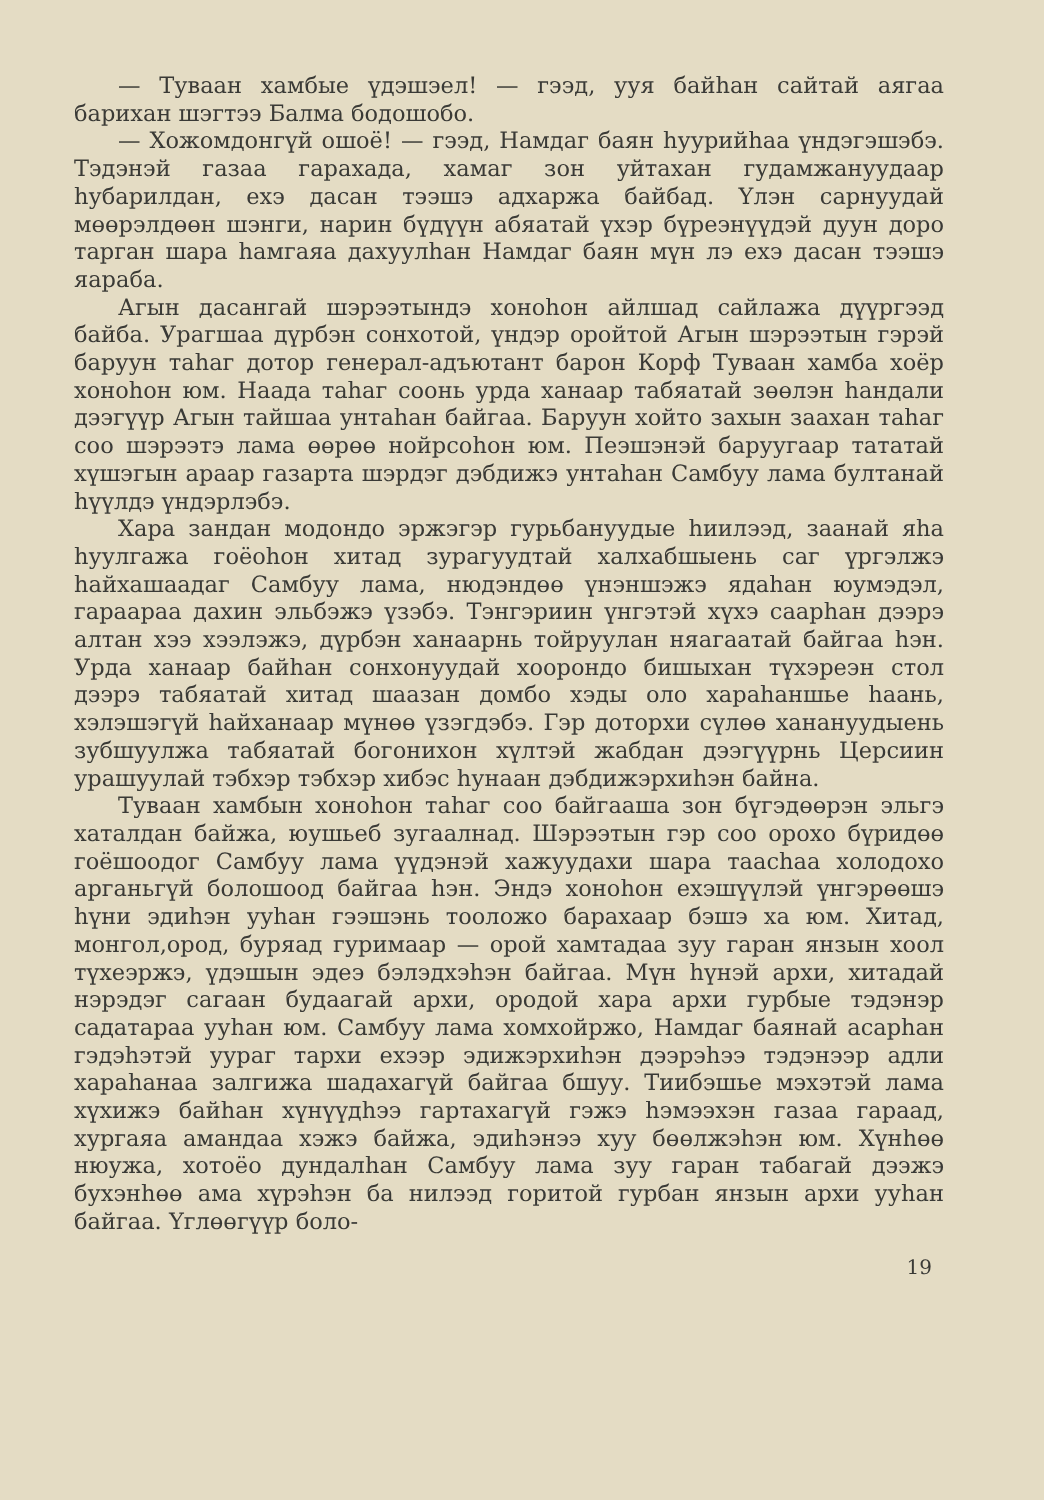— Туваан хамбые үдэшэел! — гээд, ууя байhан сайтай аягаа барихан шэгтээ Балма бодошобо.
— Хожомдонгүй ошоё! — гээд, Намдаг баян hуурийhаа үндэгэшэбэ. Тэдэнэй газаа гарахада, хамаг зон уйтахан гудамжануудаар hубарилдан, ехэ дасан тээшэ адхаржа байбад. Үлэн сарнуудай мөөрэлдөөн шэнги, нарин бүдүүн абяатай үхэр бүреэнүүдэй дуун доро тарган шара hамгаяа дахуулhан Намдаг баян мүн лэ ехэ дасан тээшэ яараба.
Агын дасангай шэрээтындэ хоноhон айлшад сайлажа дүүргээд байба. Урагшаа дүрбэн сонхотой, үндэр оройтой Агын шэрээтын гэрэй баруун таhаг дотор генерал-адъютант барон Корф Туваан хамба хоёр хоноhон юм. Наада таhаг соонь урда ханаар табяатай зөөлэн hандали дээгүүр Агын тайшаа унтаhан байгаа. Баруун хойто захын заахан таhаг соо шэрээтэ лама өөрөө нойрсоhон юм. Пеэшэнэй баруугаар тататай хүшэгын араар газарта шэрдэг дэбдижэ унтаhан Самбуу лама бултанай hүүлдэ үндэрлэбэ.
Хара зандан модондо эржэгэр гурьбануудые hиилээд, заанай яhа hуулгажа гоёоhон хитад зурагуудтай халхабшыень саг үргэлжэ hайхашаадаг Самбуу лама, нюдэндөө үнэншэжэ ядаhан юумэдэл, гараараа дахин эльбэжэ үзэбэ. Тэнгэриин үнгэтэй хүхэ саарhан дээрэ алтан хээ хээлэжэ, дүрбэн ханаарнь тойруулан няагаатай байгаа hэн. Урда ханаар байhан сонхонуудай хоорондо бишыхан түхэреэн стол дээрэ табяатай хитад шаазан домбо хэды оло хараhаншье hаань, хэлэшэгүй hайханаар мүнөө үзэгдэбэ. Гэр доторхи сүлөө ханануудыень зубшуулжа табяатай богонихон хүлтэй жабдан дээгүүрнь Церсиин урашуулай тэбхэр тэбхэр хибэс hунаан дэбдижэрхиhэн байна.
Туваан хамбын хоноhон таhаг соо байгааша зон бүгэдөөрэн эльгэ хаталдан байжа, юушьеб зугаалнад. Шэрээтын гэр соо орохо бүридөө гоёшоодог Самбуу лама үүдэнэй хажуудахи шара таасhаа холодохо арганьгүй болошоод байгаа hэн. Эндэ хоноhон ехэшүүлэй үнгэрөөшэ hүни эдиhэн ууhан гээшэнь тооложо барахаар бэшэ ха юм. Хитад, монгол,ород, буряад гуримаар — орой хамтадаа зуу гаран янзын хоол түхеэржэ, үдэшын эдеэ бэлэдхэhэн байгаа. Мүн hүнэй архи, хитадай нэрэдэг сагаан будаагай архи, ородой хара архи гурбые тэдэнэр садатараа ууhан юм. Самбуу лама хомхойржо, Намдаг баянай асарhан гэдэhэтэй ууpaг тархи ехээр эдижэрхиhэн дээрэhээ тэдэнээр адли хараhанаа залгижа шадахагүй байгаа бшуу. Тиибэшье мэхэтэй лама хүхижэ байhан хүнүүдhээ гартахагүй гэжэ hэмээхэн газаа гараад, хургаяа амандаа хэжэ байжа, эдиhэнээ хуу бөөлжэhэн юм. Хүнhөө нюужа, хотоёо дундалhан Самбуу лама зуу гаран табагай дээжэ бухэнhөө ама хүрэhэн ба нилээд горитой гурбан янзын архи ууhан байгаа. Үглөөгүүр боло-
19